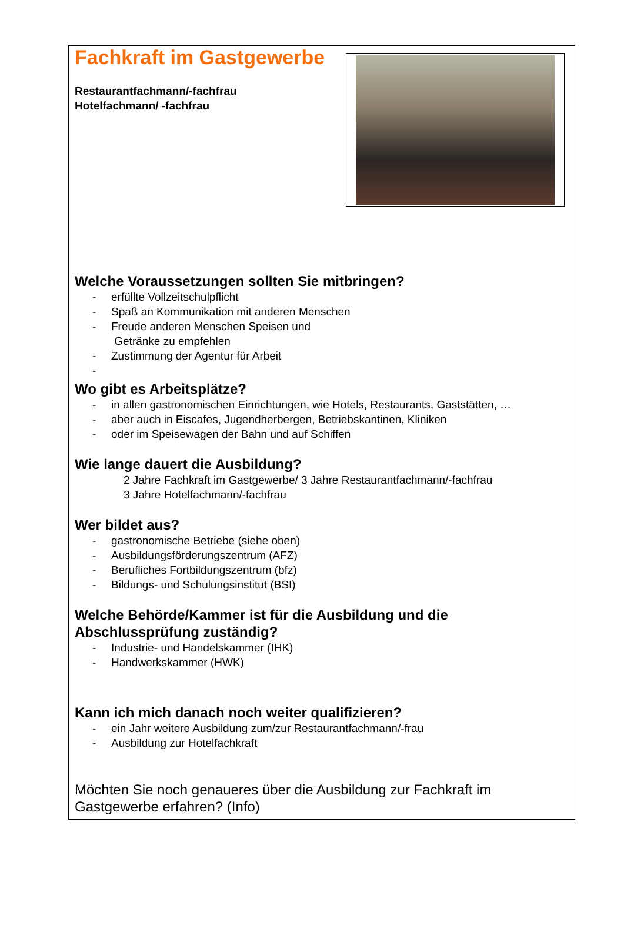Fachkraft im Gastgewerbe
Restaurantfachmann/-fachfrau
Hotelfachmann/ -fachfrau
Welche Voraussetzungen sollten Sie mitbringen?
- erfüllte Vollzeitschulpflicht
- Spaß an Kommunikation mit anderen Menschen
- Freude anderen Menschen Speisen und
Getränke zu empfehlen
- Zustimmung der Agentur für Arbeit
-
Wo gibt es Arbeitsplätze?
- in allen gastronomischen Einrichtungen, wie Hotels, Restaurants, Gaststätten, …
- aber auch in Eiscafes, Jugendherbergen, Betriebskantinen, Kliniken
- oder im Speisewagen der Bahn und auf Schiffen
Wie lange dauert die Ausbildung?
2 Jahre Fachkraft im Gastgewerbe/ 3 Jahre Restaurantfachmann/-fachfrau
3 Jahre Hotelfachmann/-fachfrau
Wer bildet aus?
- gastronomische Betriebe (siehe oben)
- Ausbildungsförderungszentrum (AFZ)
- Berufliches Fortbildungszentrum (bfz)
- Bildungs- und Schulungsinstitut (BSI)
Welche Behörde/Kammer ist für die Ausbildung und die Abschlussprüfung zuständig?
- Industrie- und Handelskammer (IHK)
- Handwerkskammer (HWK)
Kann ich mich danach noch weiter qualifizieren?
- ein Jahr weitere Ausbildung zum/zur Restaurantfachmann/-frau
- Ausbildung zur Hotelfachkraft
Möchten Sie noch genaueres über die Ausbildung zur Fachkraft im Gastgewerbe erfahren? (Info)